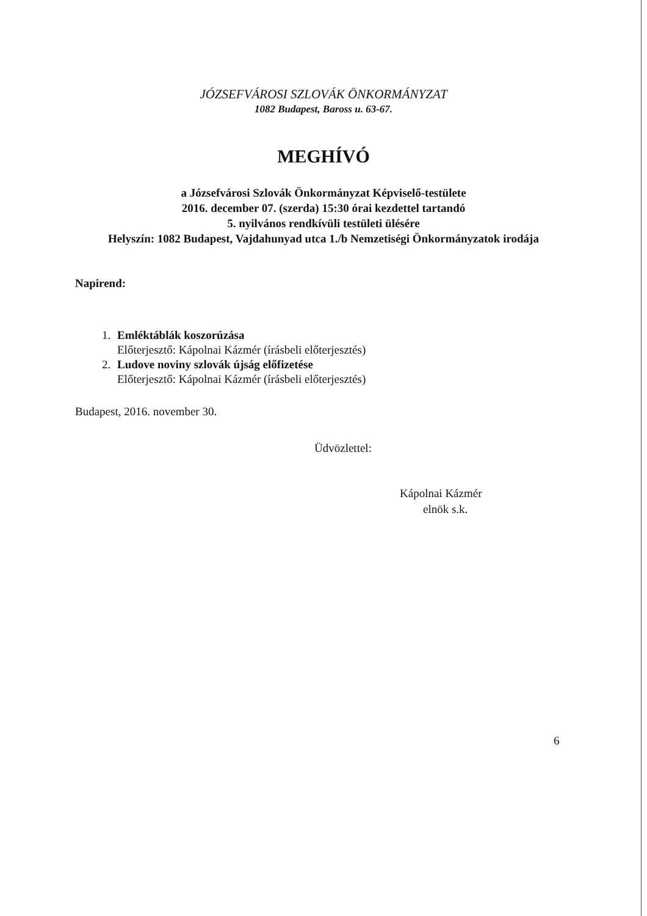JÓZSEFVÁROSI SZLOVÁK ÖNKORMÁNYZAT
1082 Budapest, Baross u. 63-67.
MEGHÍVÓ
a Józsefvárosi Szlovák Önkormányzat Képviselő-testülete
2016. december 07. (szerda) 15:30 órai kezdettel tartandó
5. nyilvános rendkívüli testületi ülésére
Helyszín: 1082 Budapest, Vajdahunyad utca 1./b Nemzetiségi Önkormányzatok irodája
Napirend:
1. Emléktáblák koszorúzása
Előterjesztő: Kápolnai Kázmér (írásbeli előterjesztés)
2. Ludove noviny szlovák újság előfizetése
Előterjesztő: Kápolnai Kázmér (írásbeli előterjesztés)
Budapest, 2016. november 30.
Üdvözlettel:
Kápolnai Kázmér
elnök s.k.
6